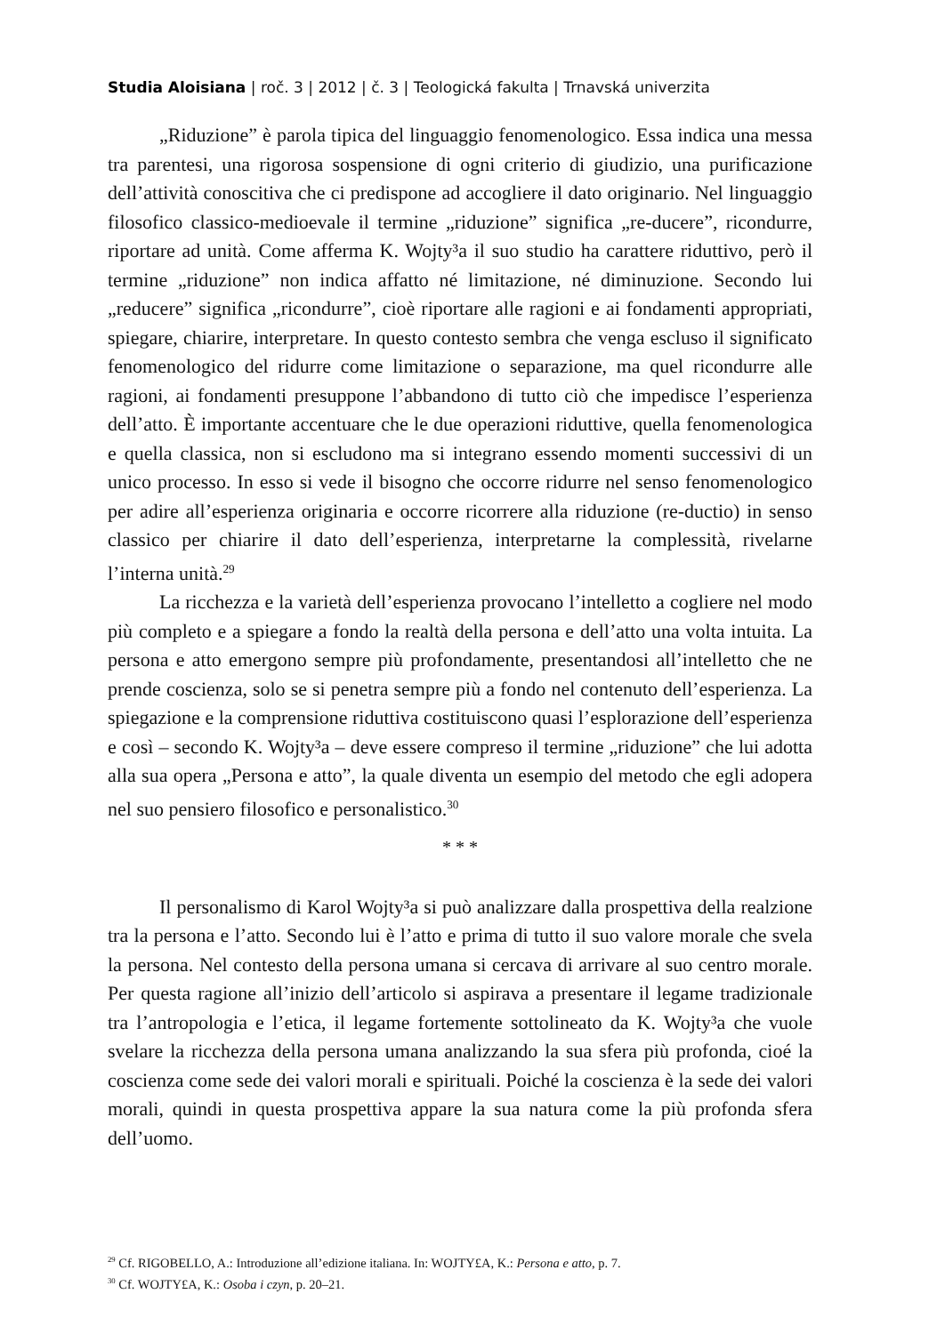Studia Aloisiana | roč. 3 | 2012 | č. 3 | Teologická fakulta | Trnavská univerzita
„Riduzione” è parola tipica del linguaggio fenomenologico. Essa indica una messa tra parentesi, una rigorosa sospensione di ogni criterio di giudizio, una purificazione dell’attività conoscitiva che ci predispone ad accogliere il dato originario. Nel linguaggio filosofico classico-medioevale il termine „riduzione” significa „re-ducere”, ricondurre, riportare ad unità. Come afferma K. Wojty³a il suo studio ha carattere riduttivo, però il termine „riduzione” non indica affatto né limitazione, né diminuzione. Secondo lui „reducere” significa „ricondurre”, cioè riportare alle ragioni e ai fondamenti appropriati, spiegare, chiarire, interpretare. In questo contesto sembra che venga escluso il significato fenomenologico del ridurre come limitazione o separazione, ma quel ricondurre alle ragioni, ai fondamenti presuppone l’abbandono di tutto ciò che impedisce l’esperienza dell’atto. È importante accentuare che le due operazioni riduttive, quella fenomenologica e quella classica, non si escludono ma si integrano essendo momenti successivi di un unico processo. In esso si vede il bisogno che occorre ridurre nel senso fenomenologico per adire all’esperienza originaria e occorre ricorrere alla riduzione (re-ductio) in senso classico per chiarire il dato dell’esperienza, interpretarne la complessità, rivelarne l’interna unità.<sup>29</sup>
La ricchezza e la varietà dell’esperienza provocano l’intelletto a cogliere nel modo più completo e a spiegare a fondo la realtà della persona e dell’atto una volta intuita. La persona e atto emergono sempre più profondamente, presentandosi all’intelletto che ne prende coscienza, solo se si penetra sempre più a fondo nel contenuto dell’esperienza. La spiegazione e la comprensione riduttiva costituiscono quasi l’esplorazione dell’esperienza e così – secondo K. Wojty³a – deve essere compreso il termine „riduzione” che lui adotta alla sua opera „Persona e atto”, la quale diventa un esempio del metodo che egli adopera nel suo pensiero filosofico e personalistico.<sup>30</sup>
* * *
Il personalismo di Karol Wojty³a si può analizzare dalla prospettiva della realzione tra la persona e l’atto. Secondo lui è l’atto e prima di tutto il suo valore morale che svela la persona. Nel contesto della persona umana si cercava di arrivare al suo centro morale. Per questa ragione all’inizio dell’articolo si aspirava a presentare il legame tradizionale tra l’antropologia e l’etica, il legame fortemente sottolineato da K. Wojty³a che vuole svelare la ricchezza della persona umana analizzando la sua sfera più profonda, cioé la coscienza come sede dei valori morali e spirituali. Poiché la coscienza è la sede dei valori morali, quindi in questa prospettiva appare la sua natura come la più profonda sfera dell’uomo.
<sup>29</sup> Cf. RIGOBELLO, A.: Introduzione all’edizione italiana. In: WOJTY£A, K.: Persona e atto, p. 7.
<sup>30</sup> Cf. WOJTY£A, K.: Osoba i czyn, p. 20–21.